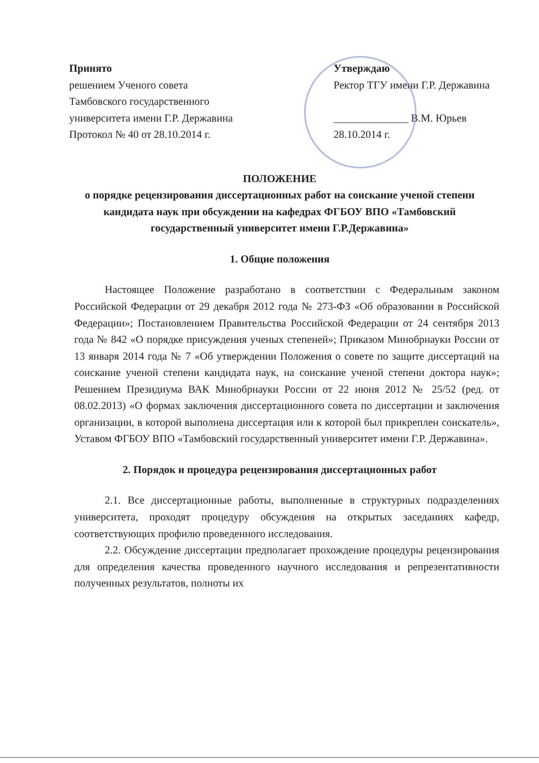Принято
решением Ученого совета
Тамбовского государственного
университета имени Г.Р. Державина
Протокол № 40 от 28.10.2014 г.
Утверждаю
Ректор ТГУ имени Г.Р. Державина
______________ В.М. Юрьев
28.10.2014 г.
ПОЛОЖЕНИЕ
о порядке рецензирования диссертационных работ на соискание ученой степени кандидата наук при обсуждении на кафедрах ФГБОУ ВПО «Тамбовский государственный университет имени Г.Р.Державина»
1. Общие положения
Настоящее Положение разработано в соответствии с Федеральным законом Российской Федерации от 29 декабря 2012 года № 273-ФЗ «Об образовании в Российской Федерации»; Постановлением Правительства Российской Федерации от 24 сентября 2013 года № 842 «О порядке присуждения ученых степеней»; Приказом Минобрнауки России от 13 января 2014 года № 7 «Об утверждении Положения о совете по защите диссертаций на соискание ученой степени кандидата наук, на соискание ученой степени доктора наук»; Решением Президиума ВАК Минобрнауки России от 22 июня 2012 № 25/52 (ред. от 08.02.2013) «О формах заключения диссертационного совета по диссертации и заключения организации, в которой выполнена диссертация или к которой был прикреплен соискатель», Уставом ФГБОУ ВПО «Тамбовский государственный университет имени Г.Р. Державина».
2. Порядок и процедура рецензирования диссертационных работ
2.1. Все диссертационные работы, выполненные в структурных подразделениях университета, проходят процедуру обсуждения на открытых заседаниях кафедр, соответствующих профилю проведенного исследования.
2.2. Обсуждение диссертации предполагает прохождение процедуры рецензирования для определения качества проведенного научного исследования и репрезентативности полученных результатов, полноты их